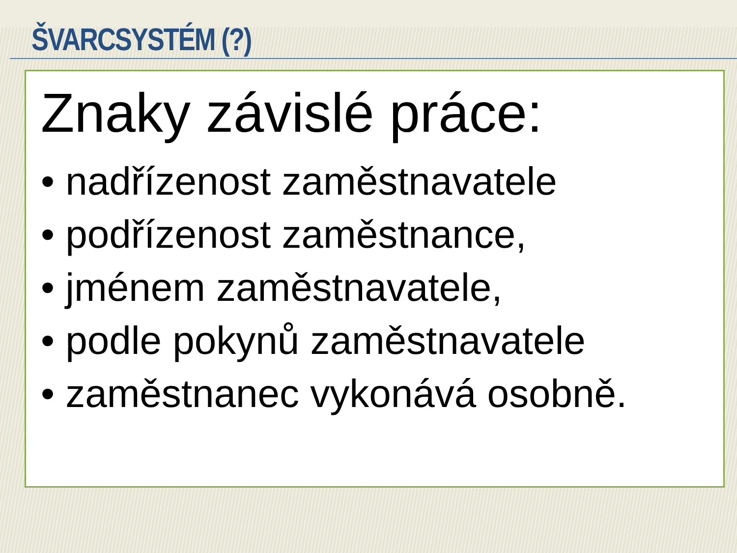ŠVARCSYSTÉM (?)
Znaky závislé práce:
• nadřízenost zaměstnavatele
• podřízenost zaměstnance,
• jménem zaměstnavatele,
• podle pokynů zaměstnavatele
• zaměstnanec vykonává osobně.